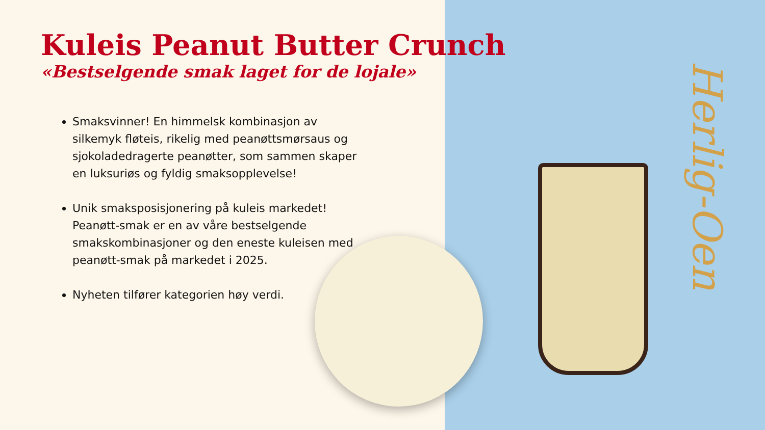Herlig-Oen
Kuleis Peanut Butter Crunch
«Bestselgende smak laget for de lojale»
Smaksvinner! En himmelsk kombinasjon av silkemyk fløteis, rikelig med peanøttsmørsaus og sjokoladedragerte peanøtter, som sammen skaper en luksuriøs og fyldig smaksopplevelse!
Unik smaksposisjonering på kuleis markedet! Peanøtt-smak er en av våre bestselgende smakskombinasjoner og den eneste kuleisen med peanøtt-smak på markedet i 2025.
Nyheten tilfører kategorien høy verdi.